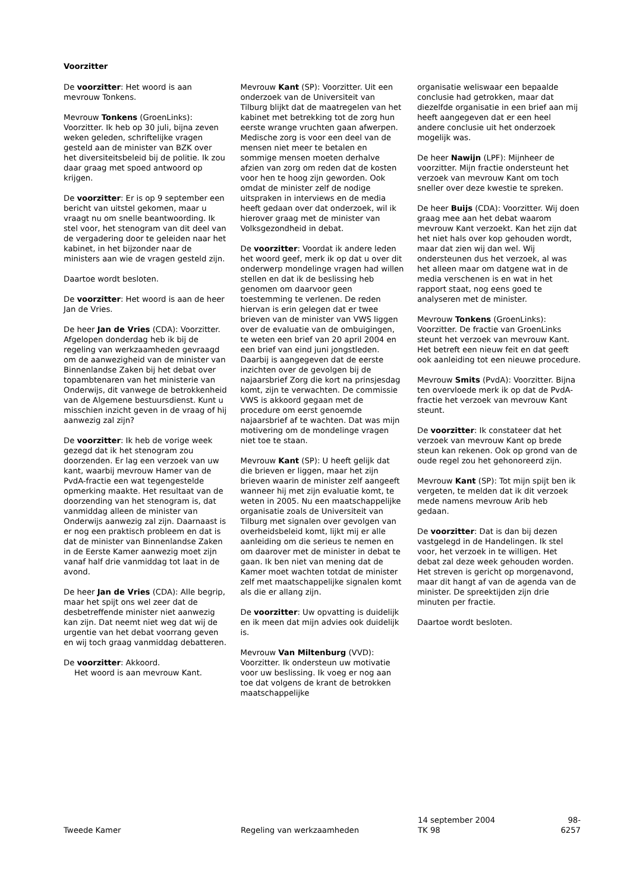Voorzitter
De voorzitter: Het woord is aan mevrouw Tonkens.
Mevrouw Tonkens (GroenLinks): Voorzitter. Ik heb op 30 juli, bijna zeven weken geleden, schriftelijke vragen gesteld aan de minister van BZK over het diversiteitsbeleid bij de politie. Ik zou daar graag met spoed antwoord op krijgen.
De voorzitter: Er is op 9 september een bericht van uitstel gekomen, maar u vraagt nu om snelle beantwoording. Ik stel voor, het stenogram van dit deel van de vergadering door te geleiden naar het kabinet, in het bijzonder naar de ministers aan wie de vragen gesteld zijn.
Daartoe wordt besloten.
De voorzitter: Het woord is aan de heer Jan de Vries.
De heer Jan de Vries (CDA): Voorzitter. Afgelopen donderdag heb ik bij de regeling van werkzaamheden gevraagd om de aanwezigheid van de minister van Binnenlandse Zaken bij het debat over topambtenaren van het ministerie van Onderwijs, dit vanwege de betrokkenheid van de Algemene bestuursdienst. Kunt u misschien inzicht geven in de vraag of hij aanwezig zal zijn?
De voorzitter: Ik heb de vorige week gezegd dat ik het stenogram zou doorzenden. Er lag een verzoek van uw kant, waarbij mevrouw Hamer van de PvdA-fractie een wat tegengestelde opmerking maakte. Het resultaat van de doorzending van het stenogram is, dat vanmiddag alleen de minister van Onderwijs aanwezig zal zijn. Daarnaast is er nog een praktisch probleem en dat is dat de minister van Binnenlandse Zaken in de Eerste Kamer aanwezig moet zijn vanaf half drie vanmiddag tot laat in de avond.
De heer Jan de Vries (CDA): Alle begrip, maar het spijt ons wel zeer dat de desbetreffende minister niet aanwezig kan zijn. Dat neemt niet weg dat wij de urgentie van het debat voorrang geven en wij toch graag vanmiddag debatteren.
De voorzitter: Akkoord.
Het woord is aan mevrouw Kant.
Mevrouw Kant (SP): Voorzitter. Uit een onderzoek van de Universiteit van Tilburg blijkt dat de maatregelen van het kabinet met betrekking tot de zorg hun eerste wrange vruchten gaan afwerpen. Medische zorg is voor een deel van de mensen niet meer te betalen en sommige mensen moeten derhalve afzien van zorg om reden dat de kosten voor hen te hoog zijn geworden. Ook omdat de minister zelf de nodige uitspraken in interviews en de media heeft gedaan over dat onderzoek, wil ik hierover graag met de minister van Volksgezondheid in debat.
De voorzitter: Voordat ik andere leden het woord geef, merk ik op dat u over dit onderwerp mondelinge vragen had willen stellen en dat ik de beslissing heb genomen om daarvoor geen toestemming te verlenen. De reden hiervan is erin gelegen dat er twee brieven van de minister van VWS liggen over de evaluatie van de ombuigingen, te weten een brief van 20 april 2004 en een brief van eind juni jongstleden. Daarbij is aangegeven dat de eerste inzichten over de gevolgen bij de najaarsbrief Zorg die kort na prinsjesdag komt, zijn te verwachten. De commissie VWS is akkoord gegaan met de procedure om eerst genoemde najaarsbrief af te wachten. Dat was mijn motivering om de mondelinge vragen niet toe te staan.
Mevrouw Kant (SP): U heeft gelijk dat die brieven er liggen, maar het zijn brieven waarin de minister zelf aangeeft wanneer hij met zijn evaluatie komt, te weten in 2005. Nu een maatschappelijke organisatie zoals de Universiteit van Tilburg met signalen over gevolgen van overheidsbeleid komt, lijkt mij er alle aanleiding om die serieus te nemen en om daarover met de minister in debat te gaan. Ik ben niet van mening dat de Kamer moet wachten totdat de minister zelf met maatschappelijke signalen komt als die er allang zijn.
De voorzitter: Uw opvatting is duidelijk en ik meen dat mijn advies ook duidelijk is.
Mevrouw Van Miltenburg (VVD): Voorzitter. Ik ondersteun uw motivatie voor uw beslissing. Ik voeg er nog aan toe dat volgens de krant de betrokken maatschappelijke
organisatie weliswaar een bepaalde conclusie had getrokken, maar dat diezelfde organisatie in een brief aan mij heeft aangegeven dat er een heel andere conclusie uit het onderzoek mogelijk was.
De heer Nawijn (LPF): Mijnheer de voorzitter. Mijn fractie ondersteunt het verzoek van mevrouw Kant om toch sneller over deze kwestie te spreken.
De heer Buijs (CDA): Voorzitter. Wij doen graag mee aan het debat waarom mevrouw Kant verzoekt. Kan het zijn dat het niet hals over kop gehouden wordt, maar dat zien wij dan wel. Wij ondersteunen dus het verzoek, al was het alleen maar om datgene wat in de media verschenen is en wat in het rapport staat, nog eens goed te analyseren met de minister.
Mevrouw Tonkens (GroenLinks): Voorzitter. De fractie van GroenLinks steunt het verzoek van mevrouw Kant. Het betreft een nieuw feit en dat geeft ook aanleiding tot een nieuwe procedure.
Mevrouw Smits (PvdA): Voorzitter. Bijna ten overvloede merk ik op dat de PvdA-fractie het verzoek van mevrouw Kant steunt.
De voorzitter: Ik constateer dat het verzoek van mevrouw Kant op brede steun kan rekenen. Ook op grond van de oude regel zou het gehonoreerd zijn.
Mevrouw Kant (SP): Tot mijn spijt ben ik vergeten, te melden dat ik dit verzoek mede namens mevrouw Arib heb gedaan.
De voorzitter: Dat is dan bij dezen vastgelegd in de Handelingen. Ik stel voor, het verzoek in te willigen. Het debat zal deze week gehouden worden. Het streven is gericht op morgenavond, maar dit hangt af van de agenda van de minister. De spreektijden zijn drie minuten per fractie.
Daartoe wordt besloten.
Tweede Kamer Regeling van werkzaamheden 14 september 2004
TK 98
98-6257